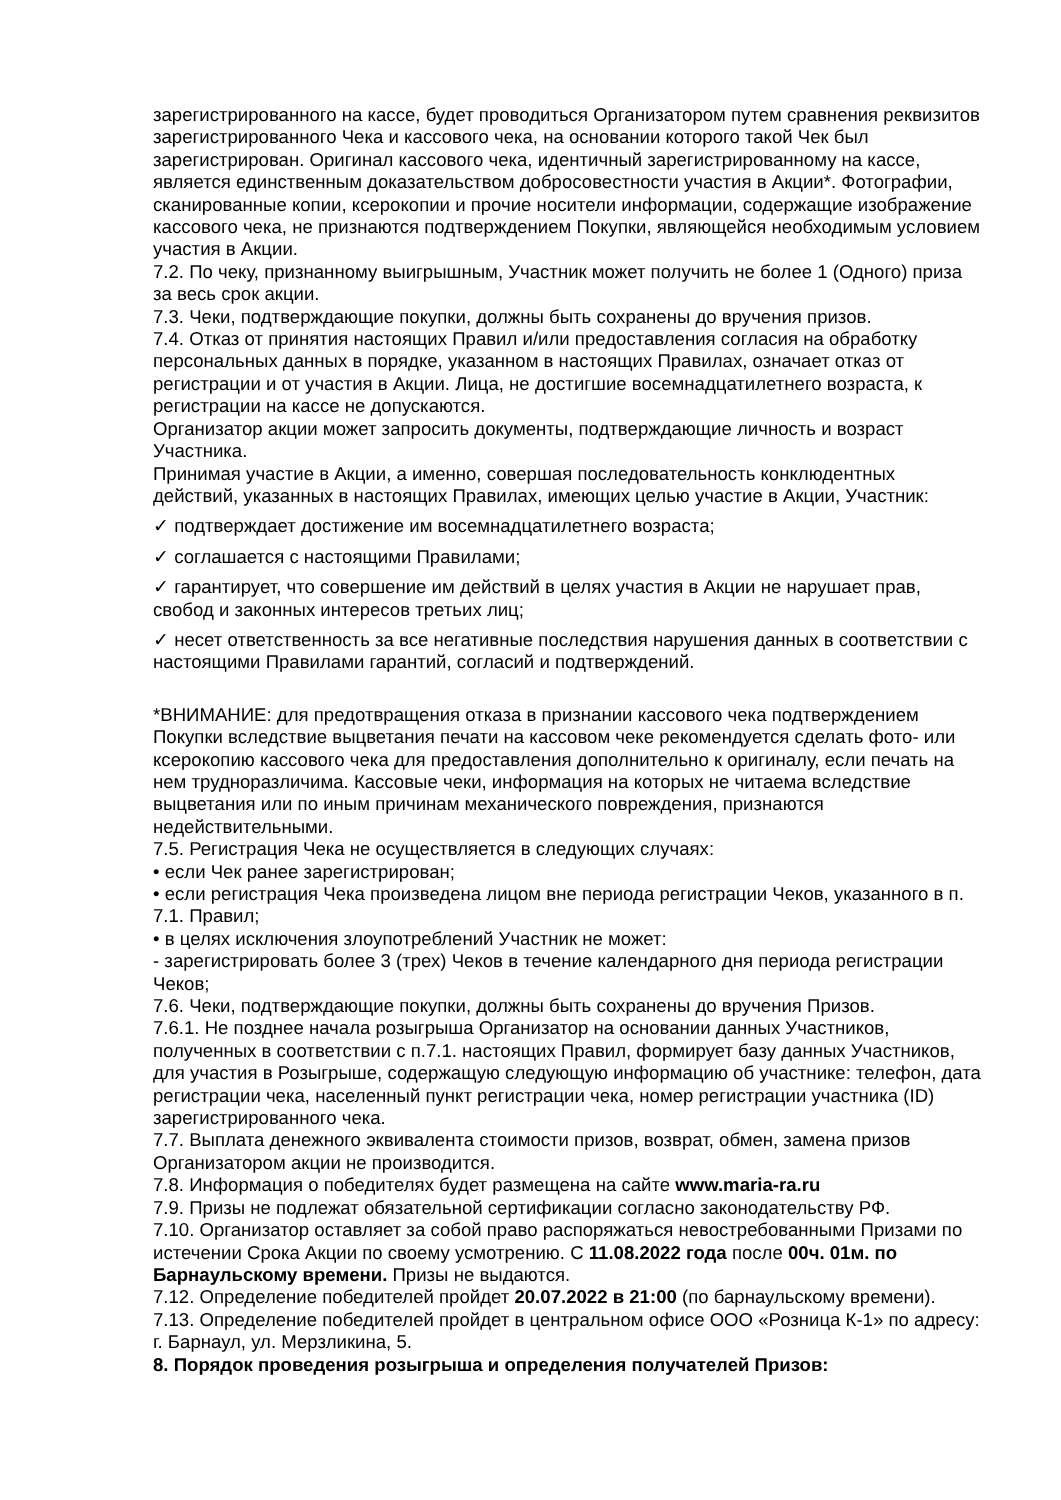зарегистрированного на кассе, будет проводиться Организатором путем сравнения реквизитов зарегистрированного Чека и кассового чека, на основании которого такой Чек был зарегистрирован. Оригинал кассового чека, идентичный зарегистрированному на кассе, является единственным доказательством добросовестности участия в Акции*. Фотографии, сканированные копии, ксерокопии и прочие носители информации, содержащие изображение кассового чека, не признаются подтверждением Покупки, являющейся необходимым условием участия в Акции.
7.2. По чеку, признанному выигрышным, Участник может получить не более 1 (Одного) приза за весь срок акции.
7.3. Чеки, подтверждающие покупки, должны быть сохранены до вручения призов.
7.4. Отказ от принятия настоящих Правил и/или предоставления согласия на обработку персональных данных в порядке, указанном в настоящих Правилах, означает отказ от регистрации и от участия в Акции. Лица, не достигшие восемнадцатилетнего возраста, к регистрации на кассе не допускаются.
Организатор акции может запросить документы, подтверждающие личность и возраст Участника.
Принимая участие в Акции, а именно, совершая последовательность конклюдентных действий, указанных в настоящих Правилах, имеющих целью участие в Акции, Участник:
✓ подтверждает достижение им восемнадцатилетнего возраста;
✓ соглашается с настоящими Правилами;
✓ гарантирует, что совершение им действий в целях участия в Акции не нарушает прав, свобод и законных интересов третьих лиц;
✓ несет ответственность за все негативные последствия нарушения данных в соответствии с настоящими Правилами гарантий, согласий и подтверждений.
*ВНИМАНИЕ: для предотвращения отказа в признании кассового чека подтверждением Покупки вследствие выцветания печати на кассовом чеке рекомендуется сделать фото- или ксерокопию кассового чека для предоставления дополнительно к оригиналу, если печать на нем трудноразличима. Кассовые чеки, информация на которых не читаема вследствие выцветания или по иным причинам механического повреждения, признаются недействительными.
7.5. Регистрация Чека не осуществляется в следующих случаях:
• если Чек ранее зарегистрирован;
• если регистрация Чека произведена лицом вне периода регистрации Чеков, указанного в п. 7.1. Правил;
• в целях исключения злоупотреблений Участник не может:
- зарегистрировать более 3 (трех) Чеков в течение календарного дня периода регистрации Чеков;
7.6. Чеки, подтверждающие покупки, должны быть сохранены до вручения Призов.
7.6.1. Не позднее начала розыгрыша Организатор на основании данных Участников, полученных в соответствии с п.7.1. настоящих Правил, формирует базу данных Участников, для участия в Розыгрыше, содержащую следующую информацию об участнике: телефон, дата регистрации чека, населенный пункт регистрации чека, номер регистрации участника (ID) зарегистрированного чека.
7.7. Выплата денежного эквивалента стоимости призов, возврат, обмен, замена призов Организатором акции не производится.
7.8. Информация о победителях будет размещена на сайте www.maria-ra.ru
7.9. Призы не подлежат обязательной сертификации согласно законодательству РФ.
7.10. Организатор оставляет за собой право распоряжаться невостребованными Призами по истечении Срока Акции по своему усмотрению. С 11.08.2022 года после 00ч. 01м. по Барнаульскому времени. Призы не выдаются.
7.12. Определение победителей пройдет 20.07.2022 в 21:00 (по барнаульскому времени).
7.13. Определение победителей пройдет в центральном офисе ООО «Розница К-1» по адресу: г. Барнаул, ул. Мерзликина, 5.
8. Порядок проведения розыгрыша и определения получателей Призов: